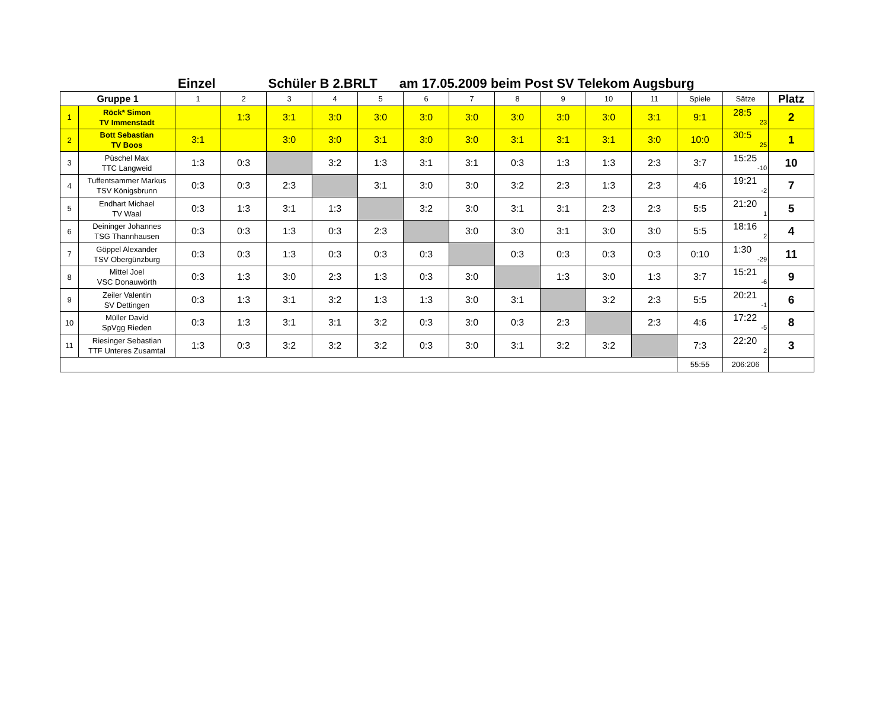Einzel Schüler B 2.BRLT am 17.05.2009 beim Post SV Telekom Augsburg
| Gruppe 1 | | 1 | 2 | 3 | 4 | 5 | 6 | 7 | 8 | 9 | 10 | 11 | Spiele | Sätze | Platz |
| --- | --- | --- | --- | --- | --- | --- | --- | --- | --- | --- | --- | --- | --- | --- | --- |
| 1 | Röck* Simon TV Immenstadt | | 1:3 | 3:1 | 3:0 | 3:0 | 3:0 | 3:0 | 3:0 | 3:0 | 3:0 | 3:1 | 9:1 | 28:5 23 | 2 |
| 2 | Bott Sebastian TV Boos | 3:1 | | 3:0 | 3:0 | 3:1 | 3:0 | 3:0 | 3:1 | 3:1 | 3:1 | 3:0 | 10:0 | 30:5 25 | 1 |
| 3 | Püschel Max TTC Langweid | 1:3 | 0:3 | | 3:2 | 1:3 | 3:1 | 3:1 | 0:3 | 1:3 | 1:3 | 2:3 | 3:7 | 15:25 -10 | 10 |
| 4 | Tuffentsammer Markus TSV Königsbrunn | 0:3 | 0:3 | 2:3 | | 3:1 | 3:0 | 3:0 | 3:2 | 2:3 | 1:3 | 2:3 | 4:6 | 19:21 -2 | 7 |
| 5 | Endhart Michael TV Waal | 0:3 | 1:3 | 3:1 | 1:3 | | 3:2 | 3:0 | 3:1 | 3:1 | 2:3 | 2:3 | 5:5 | 21:20 1 | 5 |
| 6 | Deininger Johannes TSG Thannhausen | 0:3 | 0:3 | 1:3 | 0:3 | 2:3 | | 3:0 | 3:0 | 3:1 | 3:0 | 3:0 | 5:5 | 18:16 2 | 4 |
| 7 | Göppel Alexander TSV Obergünzburg | 0:3 | 0:3 | 1:3 | 0:3 | 0:3 | 0:3 | | 0:3 | 0:3 | 0:3 | 0:3 | 0:10 | 1:30 -29 | 11 |
| 8 | Mittel Joel VSC Donauwörth | 0:3 | 1:3 | 3:0 | 2:3 | 1:3 | 0:3 | 3:0 | | 1:3 | 3:0 | 1:3 | 3:7 | 15:21 -6 | 9 |
| 9 | Zeiler Valentin SV Dettingen | 0:3 | 1:3 | 3:1 | 3:2 | 1:3 | 1:3 | 3:0 | 3:1 | | 3:2 | 2:3 | 5:5 | 20:21 -1 | 6 |
| 10 | Müller David SpVgg Rieden | 0:3 | 1:3 | 3:1 | 3:1 | 3:2 | 0:3 | 3:0 | 0:3 | 2:3 | | 2:3 | 4:6 | 17:22 -5 | 8 |
| 11 | Riesinger Sebastian TTF Unteres Zusamtal | 1:3 | 0:3 | 3:2 | 3:2 | 3:2 | 0:3 | 3:0 | 3:1 | 3:2 | 3:2 | | 7:3 | 22:20 2 | 3 |
| | | | | | | | | | | | | | 55:55 | 206:206 | |